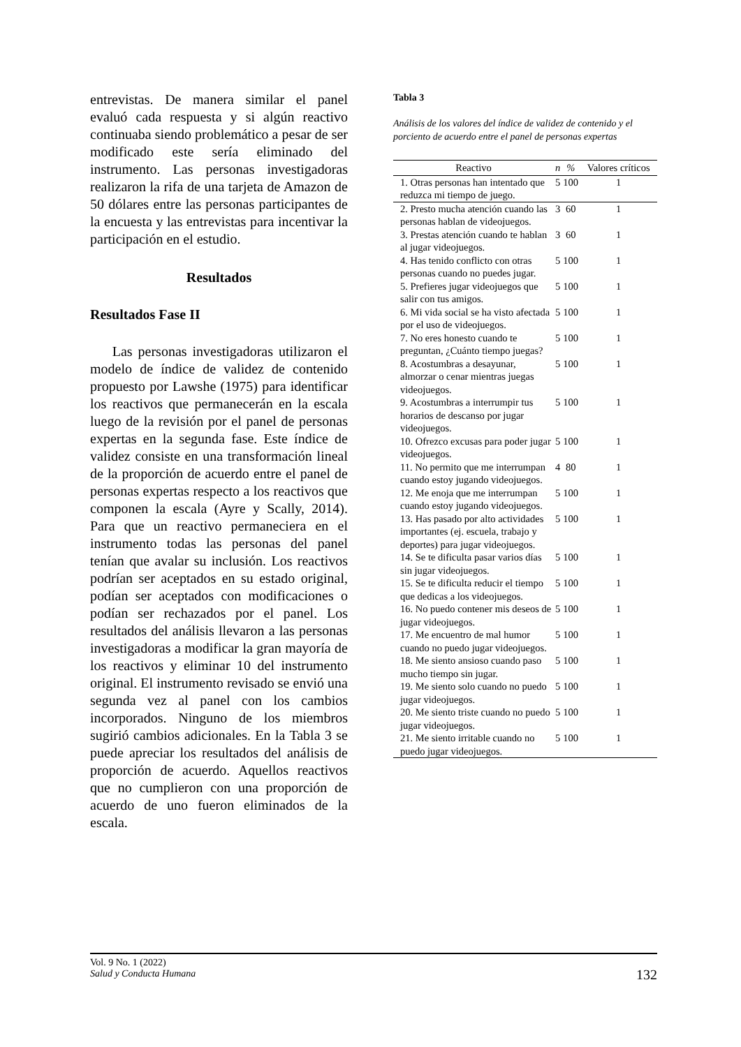entrevistas. De manera similar el panel evaluó cada respuesta y si algún reactivo continuaba siendo problemático a pesar de ser modificado este sería eliminado del instrumento. Las personas investigadoras realizaron la rifa de una tarjeta de Amazon de 50 dólares entre las personas participantes de la encuesta y las entrevistas para incentivar la participación en el estudio.
Resultados
Resultados Fase II
Las personas investigadoras utilizaron el modelo de índice de validez de contenido propuesto por Lawshe (1975) para identificar los reactivos que permanecerán en la escala luego de la revisión por el panel de personas expertas en la segunda fase. Este índice de validez consiste en una transformación lineal de la proporción de acuerdo entre el panel de personas expertas respecto a los reactivos que componen la escala (Ayre y Scally, 2014). Para que un reactivo permaneciera en el instrumento todas las personas del panel tenían que avalar su inclusión. Los reactivos podrían ser aceptados en su estado original, podían ser aceptados con modificaciones o podían ser rechazados por el panel. Los resultados del análisis llevaron a las personas investigadoras a modificar la gran mayoría de los reactivos y eliminar 10 del instrumento original. El instrumento revisado se envió una segunda vez al panel con los cambios incorporados. Ninguno de los miembros sugirió cambios adicionales. En la Tabla 3 se puede apreciar los resultados del análisis de proporción de acuerdo. Aquellos reactivos que no cumplieron con una proporción de acuerdo de uno fueron eliminados de la escala.
Tabla 3
Análisis de los valores del índice de validez de contenido y el porciento de acuerdo entre el panel de personas expertas
| Reactivo | n | % | Valores críticos |
| --- | --- | --- | --- |
| 1. Otras personas han intentado que reduzca mi tiempo de juego. | 5 | 100 | 1 |
| 2. Presto mucha atención cuando las personas hablan de videojuegos. | 3 | 60 | 1 |
| 3. Prestas atención cuando te hablan al jugar videojuegos. | 3 | 60 | 1 |
| 4. Has tenido conflicto con otras personas cuando no puedes jugar. | 5 | 100 | 1 |
| 5. Prefieres jugar videojuegos que salir con tus amigos. | 5 | 100 | 1 |
| 6. Mi vida social se ha visto afectada por el uso de videojuegos. | 5 | 100 | 1 |
| 7. No eres honesto cuando te preguntan, ¿Cuánto tiempo juegas? | 5 | 100 | 1 |
| 8. Acostumbras a desayunar, almorzar o cenar mientras juegas videojuegos. | 5 | 100 | 1 |
| 9. Acostumbras a interrumpir tus horarios de descanso por jugar videojuegos. | 5 | 100 | 1 |
| 10. Ofrezco excusas para poder jugar videojuegos. | 5 | 100 | 1 |
| 11. No permito que me interrumpan cuando estoy jugando videojuegos. | 4 | 80 | 1 |
| 12. Me enoja que me interrumpan cuando estoy jugando videojuegos. | 5 | 100 | 1 |
| 13. Has pasado por alto actividades importantes (ej. escuela, trabajo y deportes) para jugar videojuegos. | 5 | 100 | 1 |
| 14. Se te dificulta pasar varios días sin jugar videojuegos. | 5 | 100 | 1 |
| 15. Se te dificulta reducir el tiempo que dedicas a los videojuegos. | 5 | 100 | 1 |
| 16. No puedo contener mis deseos de jugar videojuegos. | 5 | 100 | 1 |
| 17. Me encuentro de mal humor cuando no puedo jugar videojuegos. | 5 | 100 | 1 |
| 18. Me siento ansioso cuando paso mucho tiempo sin jugar. | 5 | 100 | 1 |
| 19. Me siento solo cuando no puedo jugar videojuegos. | 5 | 100 | 1 |
| 20. Me siento triste cuando no puedo jugar videojuegos. | 5 | 100 | 1 |
| 21. Me siento irritable cuando no puedo jugar videojuegos. | 5 | 100 | 1 |
Vol. 9 No. 1 (2022)
Salud y Conducta Humana
132